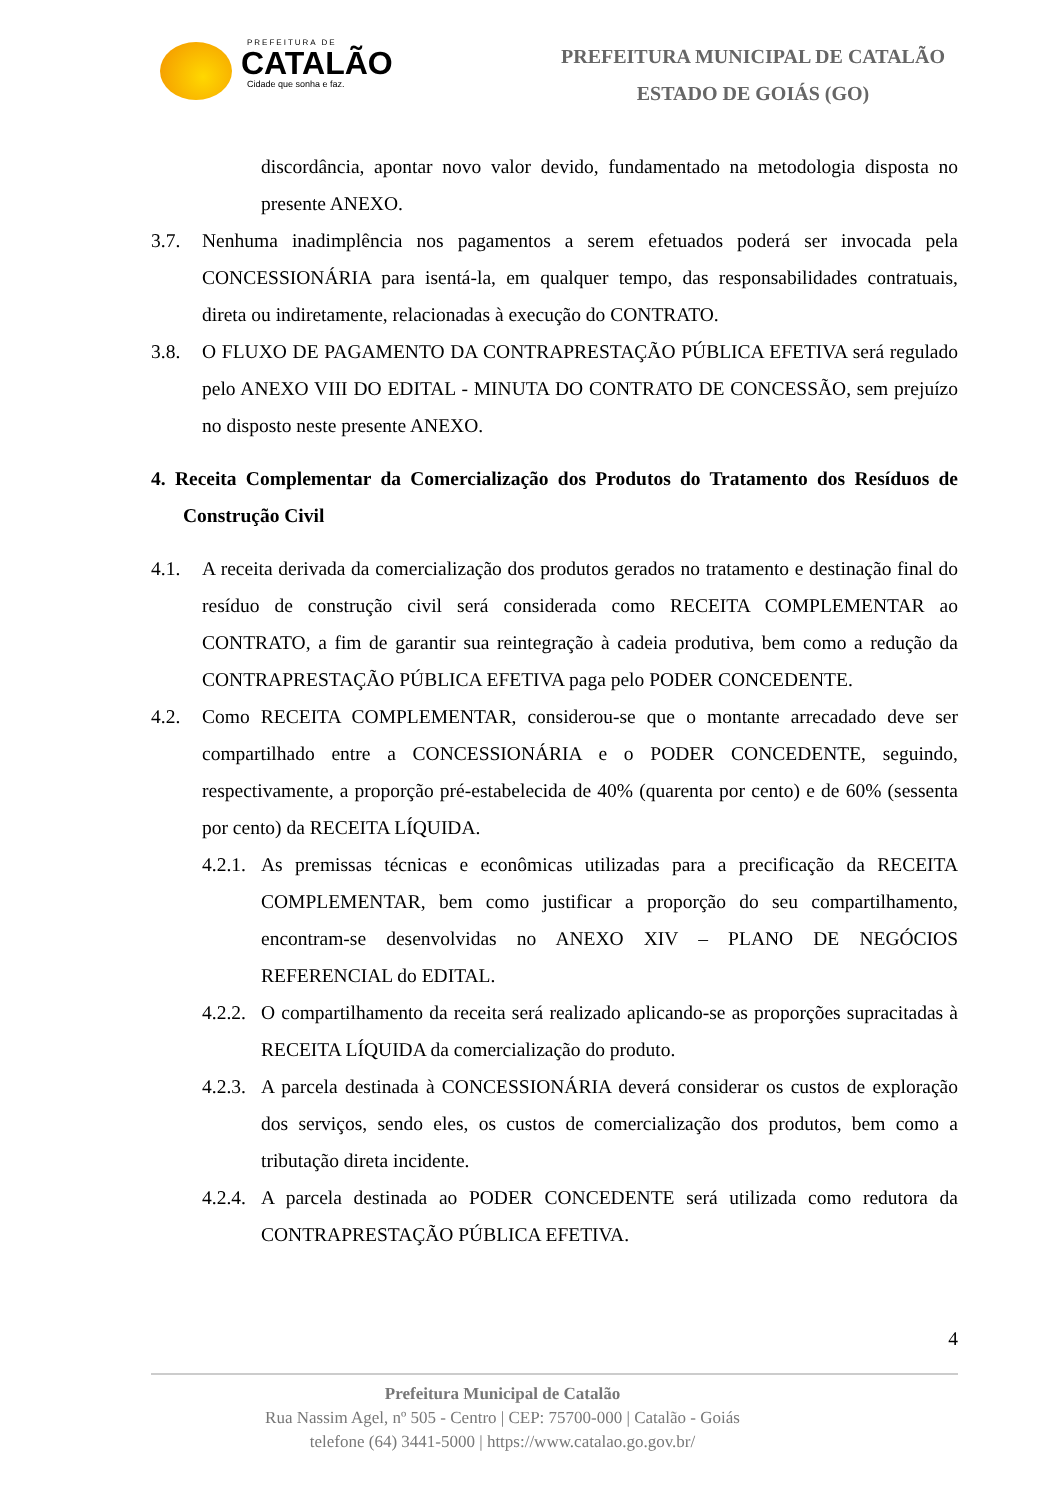PREFEITURA DE
CATALÃO
Cidade que sonha e faz.
PREFEITURA MUNICIPAL DE CATALÃO
ESTADO DE GOIÁS (GO)
discordância, apontar novo valor devido, fundamentado na metodologia disposta no presente ANEXO.
3.7. Nenhuma inadimplência nos pagamentos a serem efetuados poderá ser invocada pela CONCESSIONÁRIA para isentá-la, em qualquer tempo, das responsabilidades contratuais, direta ou indiretamente, relacionadas à execução do CONTRATO.
3.8. O FLUXO DE PAGAMENTO DA CONTRAPRESTAÇÃO PÚBLICA EFETIVA será regulado pelo ANEXO VIII DO EDITAL - MINUTA DO CONTRATO DE CONCESSÃO, sem prejuízo no disposto neste presente ANEXO.
4. Receita Complementar da Comercialização dos Produtos do Tratamento dos Resíduos de Construção Civil
4.1. A receita derivada da comercialização dos produtos gerados no tratamento e destinação final do resíduo de construção civil será considerada como RECEITA COMPLEMENTAR ao CONTRATO, a fim de garantir sua reintegração à cadeia produtiva, bem como a redução da CONTRAPRESTAÇÃO PÚBLICA EFETIVA paga pelo PODER CONCEDENTE.
4.2. Como RECEITA COMPLEMENTAR, considerou-se que o montante arrecadado deve ser compartilhado entre a CONCESSIONÁRIA e o PODER CONCEDENTE, seguindo, respectivamente, a proporção pré-estabelecida de 40% (quarenta por cento) e de 60% (sessenta por cento) da RECEITA LÍQUIDA.
4.2.1.
As premissas técnicas e econômicas utilizadas para a precificação da RECEITA COMPLEMENTAR, bem como justificar a proporção do seu compartilhamento, encontram-se desenvolvidas no ANEXO XIV – PLANO DE NEGÓCIOS REFERENCIAL do EDITAL.
4.2.2.
O compartilhamento da receita será realizado aplicando-se as proporções supracitadas à RECEITA LÍQUIDA da comercialização do produto.
4.2.3.
A parcela destinada à CONCESSIONÁRIA deverá considerar os custos de exploração dos serviços, sendo eles, os custos de comercialização dos produtos, bem como a tributação direta incidente.
4.2.4.
A parcela destinada ao PODER CONCEDENTE será utilizada como redutora da CONTRAPRESTAÇÃO PÚBLICA EFETIVA.
4
Prefeitura Municipal de Catalão
Rua Nassim Agel, nº 505 - Centro | CEP: 75700-000 | Catalão - Goiás
telefone (64) 3441-5000 | https://www.catalao.go.gov.br/